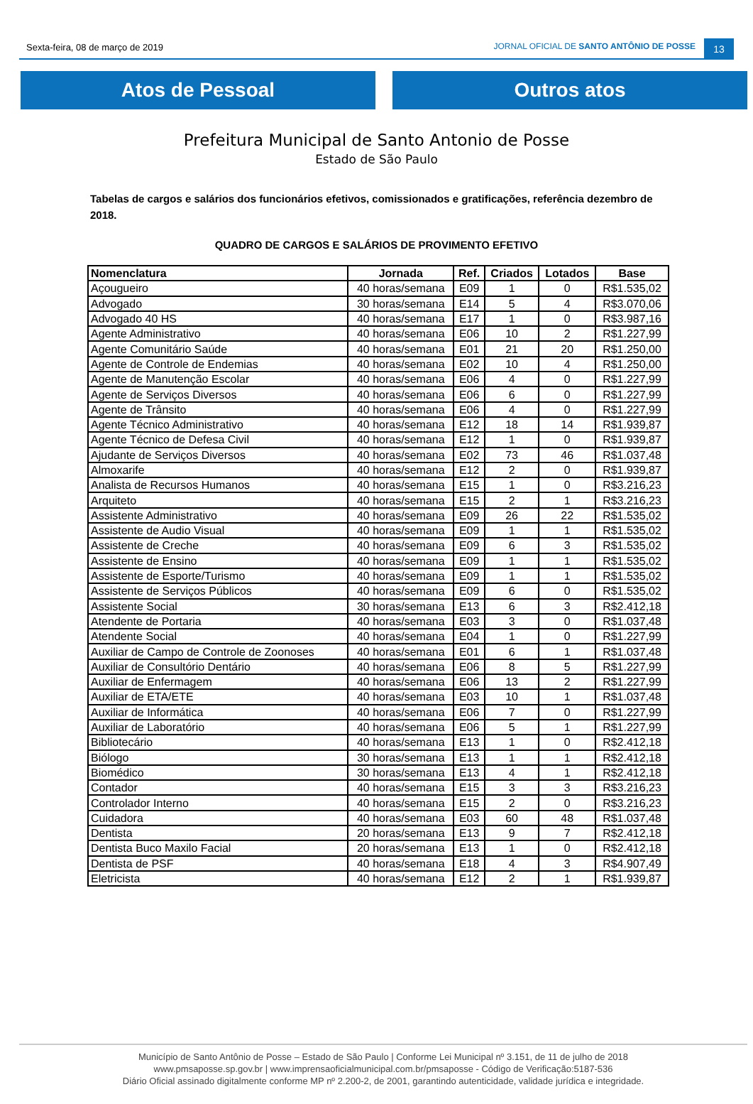Sexta-feira, 08 de março de 2019
JORNAL OFICIAL DE SANTO ANTÔNIO DE POSSE
13
Atos de Pessoal Outros atos
Prefeitura Municipal de Santo Antonio de Posse
Estado de São Paulo
Tabelas de cargos e salários dos funcionários efetivos, comissionados e gratificações, referência dezembro de 2018.
QUADRO DE CARGOS E SALÁRIOS DE PROVIMENTO EFETIVO
| Nomenclatura | Jornada | Ref. | Criados | Lotados | Base |
| --- | --- | --- | --- | --- | --- |
| Açougueiro | 40 horas/semana | E09 | 1 | 0 | R$1.535,02 |
| Advogado | 30 horas/semana | E14 | 5 | 4 | R$3.070,06 |
| Advogado 40 HS | 40 horas/semana | E17 | 1 | 0 | R$3.987,16 |
| Agente Administrativo | 40 horas/semana | E06 | 10 | 2 | R$1.227,99 |
| Agente Comunitário Saúde | 40 horas/semana | E01 | 21 | 20 | R$1.250,00 |
| Agente de Controle de Endemias | 40 horas/semana | E02 | 10 | 4 | R$1.250,00 |
| Agente de Manutenção Escolar | 40 horas/semana | E06 | 4 | 0 | R$1.227,99 |
| Agente de Serviços Diversos | 40 horas/semana | E06 | 6 | 0 | R$1.227,99 |
| Agente de Trânsito | 40 horas/semana | E06 | 4 | 0 | R$1.227,99 |
| Agente Técnico Administrativo | 40 horas/semana | E12 | 18 | 14 | R$1.939,87 |
| Agente Técnico de Defesa Civil | 40 horas/semana | E12 | 1 | 0 | R$1.939,87 |
| Ajudante de Serviços Diversos | 40 horas/semana | E02 | 73 | 46 | R$1.037,48 |
| Almoxarife | 40 horas/semana | E12 | 2 | 0 | R$1.939,87 |
| Analista de Recursos Humanos | 40 horas/semana | E15 | 1 | 0 | R$3.216,23 |
| Arquiteto | 40 horas/semana | E15 | 2 | 1 | R$3.216,23 |
| Assistente Administrativo | 40 horas/semana | E09 | 26 | 22 | R$1.535,02 |
| Assistente de Audio Visual | 40 horas/semana | E09 | 1 | 1 | R$1.535,02 |
| Assistente de Creche | 40 horas/semana | E09 | 6 | 3 | R$1.535,02 |
| Assistente de Ensino | 40 horas/semana | E09 | 1 | 1 | R$1.535,02 |
| Assistente de Esporte/Turismo | 40 horas/semana | E09 | 1 | 1 | R$1.535,02 |
| Assistente de Serviços Públicos | 40 horas/semana | E09 | 6 | 0 | R$1.535,02 |
| Assistente Social | 30 horas/semana | E13 | 6 | 3 | R$2.412,18 |
| Atendente de Portaria | 40 horas/semana | E03 | 3 | 0 | R$1.037,48 |
| Atendente Social | 40 horas/semana | E04 | 1 | 0 | R$1.227,99 |
| Auxiliar de Campo de Controle de Zoonoses | 40 horas/semana | E01 | 6 | 1 | R$1.037,48 |
| Auxiliar de Consultório Dentário | 40 horas/semana | E06 | 8 | 5 | R$1.227,99 |
| Auxiliar de Enfermagem | 40 horas/semana | E06 | 13 | 2 | R$1.227,99 |
| Auxiliar de ETA/ETE | 40 horas/semana | E03 | 10 | 1 | R$1.037,48 |
| Auxiliar de Informática | 40 horas/semana | E06 | 7 | 0 | R$1.227,99 |
| Auxiliar de Laboratório | 40 horas/semana | E06 | 5 | 1 | R$1.227,99 |
| Bibliotecário | 40 horas/semana | E13 | 1 | 0 | R$2.412,18 |
| Biólogo | 30 horas/semana | E13 | 1 | 1 | R$2.412,18 |
| Biomédico | 30 horas/semana | E13 | 4 | 1 | R$2.412,18 |
| Contador | 40 horas/semana | E15 | 3 | 3 | R$3.216,23 |
| Controlador Interno | 40 horas/semana | E15 | 2 | 0 | R$3.216,23 |
| Cuidadora | 40 horas/semana | E03 | 60 | 48 | R$1.037,48 |
| Dentista | 20 horas/semana | E13 | 9 | 7 | R$2.412,18 |
| Dentista Buco Maxilo Facial | 20 horas/semana | E13 | 1 | 0 | R$2.412,18 |
| Dentista de PSF | 40 horas/semana | E18 | 4 | 3 | R$4.907,49 |
| Eletricista | 40 horas/semana | E12 | 2 | 1 | R$1.939,87 |
Município de Santo Antônio de Posse – Estado de São Paulo | Conforme Lei Municipal nº 3.151, de 11 de julho de 2018
www.pmsaposse.sp.gov.br | www.imprensaoficialmunicipal.com.br/pmsaposse - Código de Verificação:5187-536
Diário Oficial assinado digitalmente conforme MP nº 2.200-2, de 2001, garantindo autenticidade, validade jurídica e integridade.